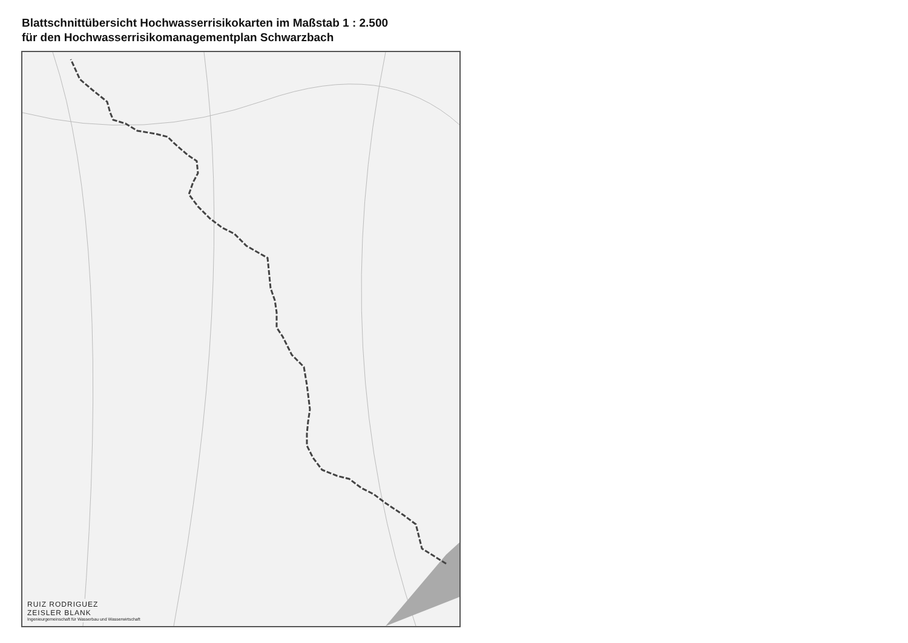Blattschnittübersicht Hochwasserrisikokarten im Maßstab 1 : 2.500
für den Hochwasserrisikomanagementplan Schwarzbach
RUIZ RODRIGUEZ
ZEISLER BLANK
Ingenieurgemeinschaft für Wasserbau und Wasserwirtschaft